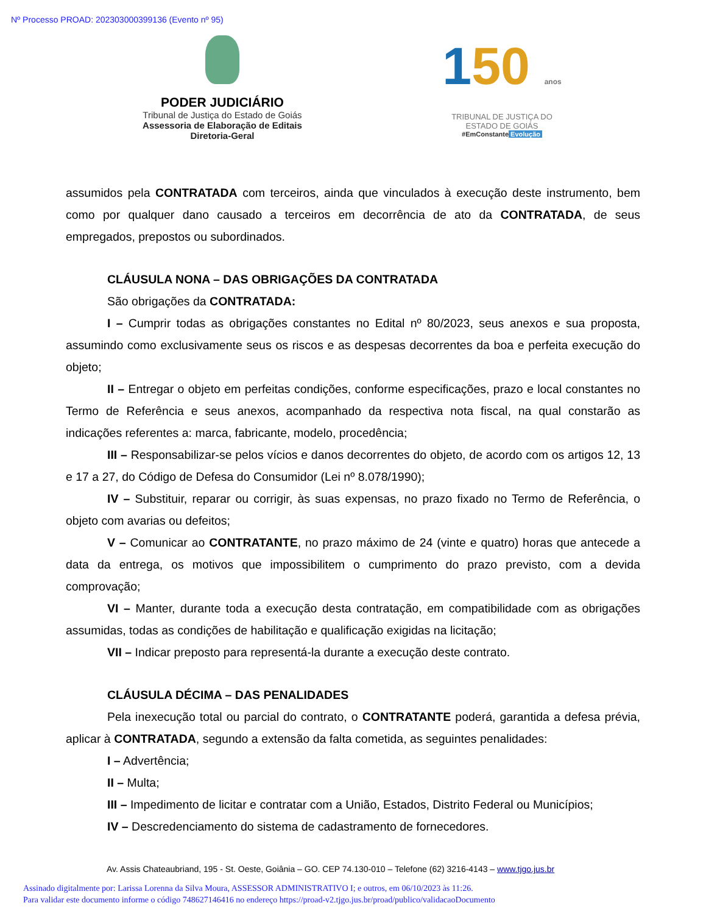Nº Processo PROAD: 202303000399136 (Evento nº 95)
PODER JUDICIÁRIO
Tribunal de Justiça do Estado de Goiás
Assessoria de Elaboração de Editais
Diretoria-Geral
150 anos
TRIBUNAL DE JUSTIÇA DO
ESTADO DE GOIÁS
#EmConstante Evolução
assumidos pela CONTRATADA com terceiros, ainda que vinculados à execução deste instrumento, bem como por qualquer dano causado a terceiros em decorrência de ato da CONTRATADA, de seus empregados, prepostos ou subordinados.
CLÁUSULA NONA – DAS OBRIGAÇÕES DA CONTRATADA
São obrigações da CONTRATADA:
I – Cumprir todas as obrigações constantes no Edital nº 80/2023, seus anexos e sua proposta, assumindo como exclusivamente seus os riscos e as despesas decorrentes da boa e perfeita execução do objeto;
II – Entregar o objeto em perfeitas condições, conforme especificações, prazo e local constantes no Termo de Referência e seus anexos, acompanhado da respectiva nota fiscal, na qual constarão as indicações referentes a: marca, fabricante, modelo, procedência;
III – Responsabilizar-se pelos vícios e danos decorrentes do objeto, de acordo com os artigos 12, 13 e 17 a 27, do Código de Defesa do Consumidor (Lei nº 8.078/1990);
IV – Substituir, reparar ou corrigir, às suas expensas, no prazo fixado no Termo de Referência, o objeto com avarias ou defeitos;
V – Comunicar ao CONTRATANTE, no prazo máximo de 24 (vinte e quatro) horas que antecede a data da entrega, os motivos que impossibilitem o cumprimento do prazo previsto, com a devida comprovação;
VI – Manter, durante toda a execução desta contratação, em compatibilidade com as obrigações assumidas, todas as condições de habilitação e qualificação exigidas na licitação;
VII – Indicar preposto para representá-la durante a execução deste contrato.
CLÁUSULA DÉCIMA – DAS PENALIDADES
Pela inexecução total ou parcial do contrato, o CONTRATANTE poderá, garantida a defesa prévia, aplicar à CONTRATADA, segundo a extensão da falta cometida, as seguintes penalidades:
I – Advertência;
II – Multa;
III – Impedimento de licitar e contratar com a União, Estados, Distrito Federal ou Municípios;
IV – Descredenciamento do sistema de cadastramento de fornecedores.
Av. Assis Chateaubriand, 195 - St. Oeste, Goiânia – GO. CEP 74.130-010 – Telefone (62) 3216-4143 – www.tjgo.jus.br
Assinado digitalmente por: Larissa Lorenna da Silva Moura, ASSESSOR ADMINISTRATIVO I; e outros, em 06/10/2023 às 11:26.
Para validar este documento informe o código 748627146416 no endereço https://proad-v2.tjgo.jus.br/proad/publico/validacaoDocumento